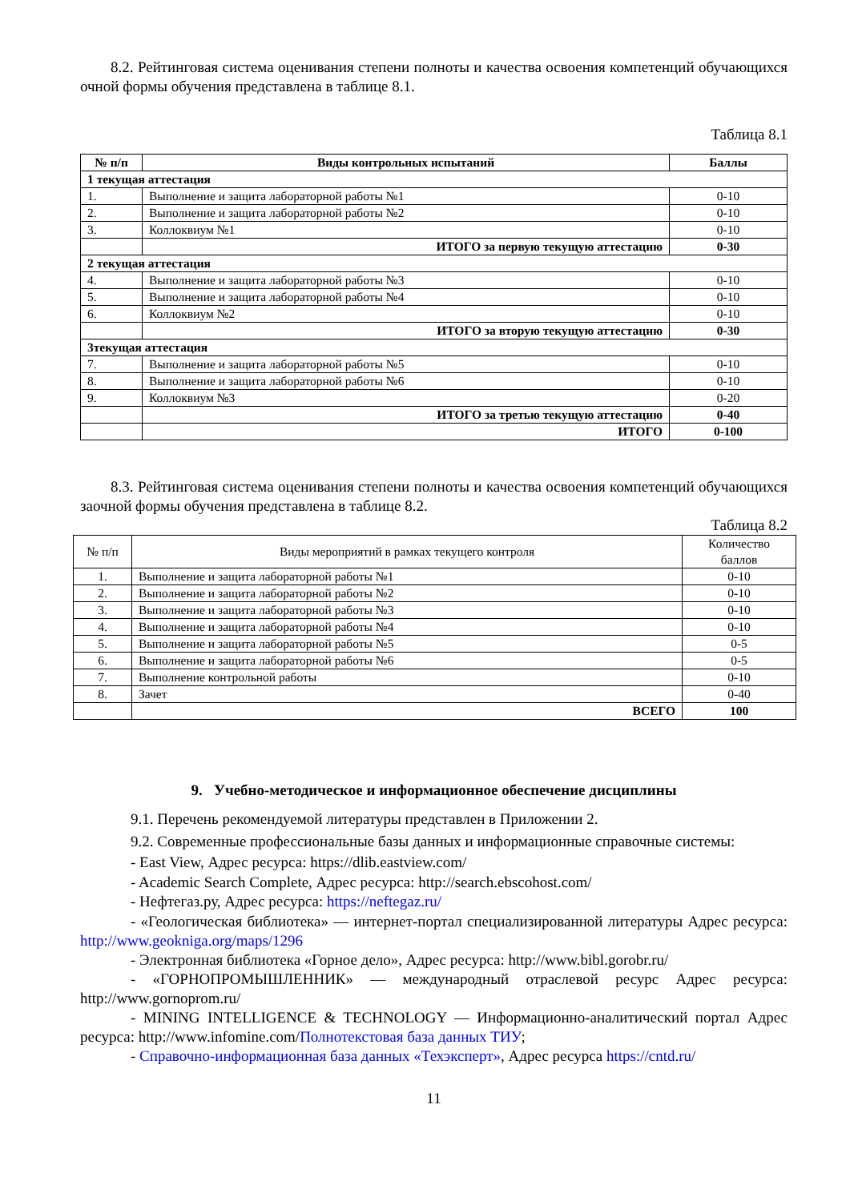8.2. Рейтинговая система оценивания степени полноты и качества освоения компетенций обучающихся очной формы обучения представлена в таблице 8.1.
Таблица 8.1
| № п/п | Виды контрольных испытаний | Баллы |
| --- | --- | --- |
| 1 текущая аттестация | | |
| 1. | Выполнение и защита лабораторной работы №1 | 0-10 |
| 2. | Выполнение и защита лабораторной работы №2 | 0-10 |
| 3. | Коллоквиум №1 | 0-10 |
| | ИТОГО за первую текущую аттестацию | 0-30 |
| 2 текущая аттестация | | |
| 4. | Выполнение и защита лабораторной работы №3 | 0-10 |
| 5. | Выполнение и защита лабораторной работы №4 | 0-10 |
| 6. | Коллоквиум №2 | 0-10 |
| | ИТОГО за вторую текущую аттестацию | 0-30 |
| 3текущая аттестация | | |
| 7. | Выполнение и защита лабораторной работы №5 | 0-10 |
| 8. | Выполнение и защита лабораторной работы №6 | 0-10 |
| 9. | Коллоквиум №3 | 0-20 |
| | ИТОГО за третью текущую аттестацию | 0-40 |
| | ИТОГО | 0-100 |
8.3. Рейтинговая система оценивания степени полноты и качества освоения компетенций обучающихся заочной формы обучения представлена в таблице 8.2.
Таблица 8.2
| № п/п | Виды мероприятий в рамках текущего контроля | Количество баллов |
| 1. | Выполнение и защита лабораторной работы №1 | 0-10 |
| 2. | Выполнение и защита лабораторной работы №2 | 0-10 |
| 3. | Выполнение и защита лабораторной работы №3 | 0-10 |
| 4. | Выполнение и защита лабораторной работы №4 | 0-10 |
| 5. | Выполнение и защита лабораторной работы №5 | 0-5 |
| 6. | Выполнение и защита лабораторной работы №6 | 0-5 |
| 7. | Выполнение контрольной работы | 0-10 |
| 8. | Зачет | 0-40 |
| | ВСЕГО | 100 |
9. Учебно-методическое и информационное обеспечение дисциплины
9.1. Перечень рекомендуемой литературы представлен в Приложении 2.
9.2. Современные профессиональные базы данных и информационные справочные системы:
- East View, Адрес ресурса: https://dlib.eastview.com/
- Academic Search Complete, Адрес ресурса: http://search.ebscohost.com/
- Нефтегаз.ру, Адрес ресурса: https://neftegaz.ru/
- «Геологическая библиотека» — интернет-портал специализированной литературы Адрес ресурса: http://www.geokniga.org/maps/1296
- Электронная библиотека «Горное дело», Адрес ресурса: http://www.bibl.gorobr.ru/
- «ГОРНОПРОМЫШЛЕННИК» — международный отраслевой ресурс Адрес ресурса: http://www.gornoprom.ru/
- MINING INTELLIGENCE & TECHNOLOGY — Информационно-аналитический портал Адрес ресурса: http://www.infomine.com/Полнотекстовая база данных ТИУ;
- Справочно-информационная база данных «Техэксперт», Адрес ресурса https://cntd.ru/
11